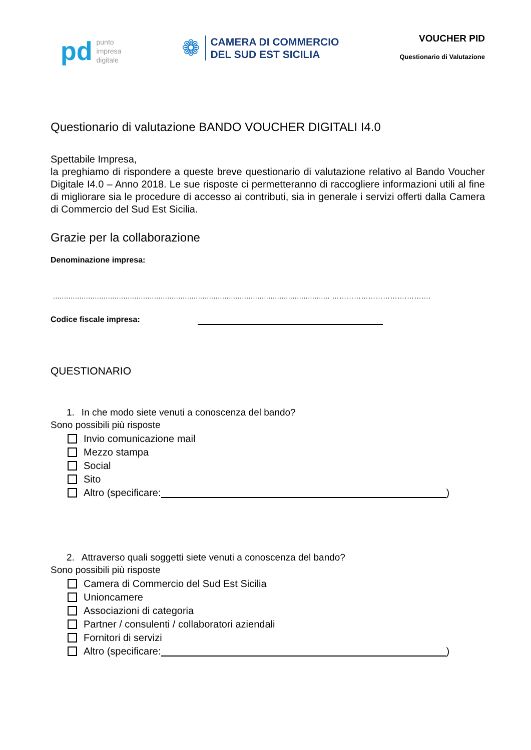pd
punto
impresa
digitale
❁
CAMERA DI COMMERCIO
DEL SUD EST SICILIA
VOUCHER PID
Questionario di Valutazione
Questionario di valutazione BANDO VOUCHER DIGITALI I4.0
Spettabile Impresa,
la preghiamo di rispondere a queste breve questionario di valutazione relativo al Bando Voucher Digitale I4.0 – Anno 2018. Le sue risposte ci permetteranno di raccogliere informazioni utili al fine di migliorare sia le procedure di accesso ai contributi, sia in generale i servizi offerti dalla Camera di Commercio del Sud Est Sicilia.
Grazie per la collaborazione
Denominazione impresa:
.............................................................................................................................. ………………………….……….
Codice fiscale impresa:
QUESTIONARIO
1. In che modo siete venuti a conoscenza del bando?
Sono possibili più risposte
Invio comunicazione mail
Mezzo stampa
Social
Sito
Altro (specificare: )
2. Attraverso quali soggetti siete venuti a conoscenza del bando?
Sono possibili più risposte
Camera di Commercio del Sud Est Sicilia
Unioncamere
Associazioni di categoria
Partner / consulenti / collaboratori aziendali
Fornitori di servizi
Altro (specificare: )